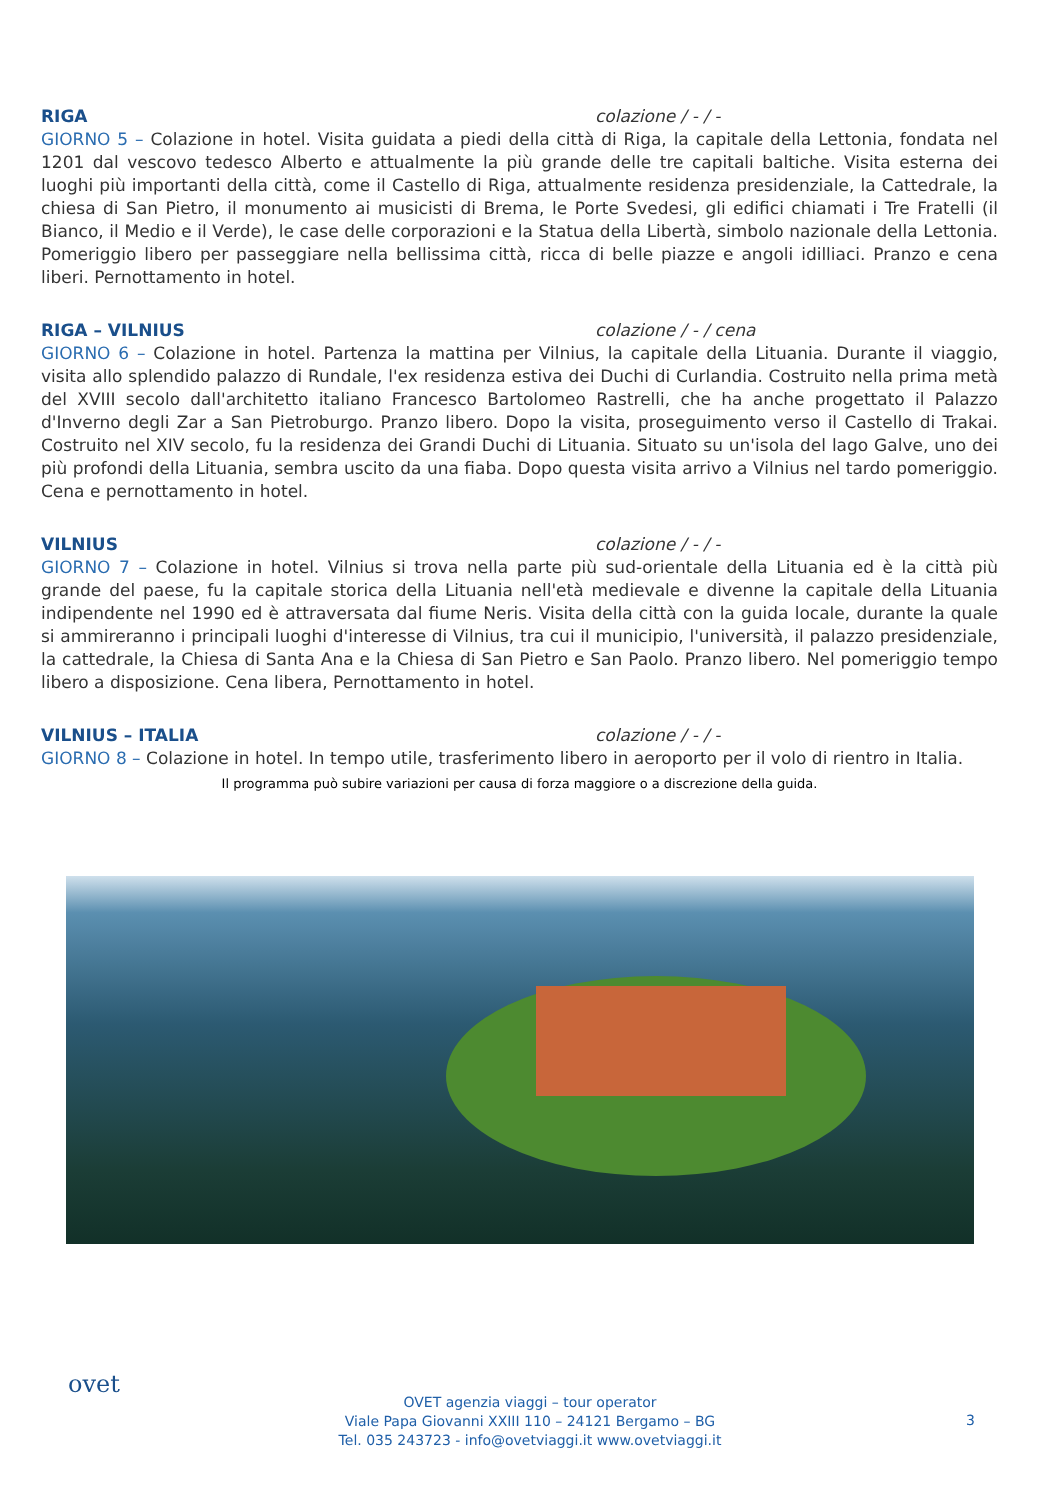RIGA colazione / - / -
GIORNO 5 – Colazione in hotel. Visita guidata a piedi della città di Riga, la capitale della Lettonia, fondata nel 1201 dal vescovo tedesco Alberto e attualmente la più grande delle tre capitali baltiche. Visita esterna dei luoghi più importanti della città, come il Castello di Riga, attualmente residenza presidenziale, la Cattedrale, la chiesa di San Pietro, il monumento ai musicisti di Brema, le Porte Svedesi, gli edifici chiamati i Tre Fratelli (il Bianco, il Medio e il Verde), le case delle corporazioni e la Statua della Libertà, simbolo nazionale della Lettonia. Pomeriggio libero per passeggiare nella bellissima città, ricca di belle piazze e angoli idilliaci. Pranzo e cena liberi. Pernottamento in hotel.
RIGA – VILNIUS colazione / - / cena
GIORNO 6 – Colazione in hotel. Partenza la mattina per Vilnius, la capitale della Lituania. Durante il viaggio, visita allo splendido palazzo di Rundale, l'ex residenza estiva dei Duchi di Curlandia. Costruito nella prima metà del XVIII secolo dall'architetto italiano Francesco Bartolomeo Rastrelli, che ha anche progettato il Palazzo d'Inverno degli Zar a San Pietroburgo. Pranzo libero. Dopo la visita, proseguimento verso il Castello di Trakai. Costruito nel XIV secolo, fu la residenza dei Grandi Duchi di Lituania. Situato su un'isola del lago Galve, uno dei più profondi della Lituania, sembra uscito da una fiaba. Dopo questa visita arrivo a Vilnius nel tardo pomeriggio. Cena e pernottamento in hotel.
VILNIUS colazione / - / -
GIORNO 7 – Colazione in hotel. Vilnius si trova nella parte più sud-orientale della Lituania ed è la città più grande del paese, fu la capitale storica della Lituania nell'età medievale e divenne la capitale della Lituania indipendente nel 1990 ed è attraversata dal fiume Neris. Visita della città con la guida locale, durante la quale si ammireranno i principali luoghi d'interesse di Vilnius, tra cui il municipio, l'università, il palazzo presidenziale, la cattedrale, la Chiesa di Santa Ana e la Chiesa di San Pietro e San Paolo. Pranzo libero. Nel pomeriggio tempo libero a disposizione. Cena libera, Pernottamento in hotel.
VILNIUS – ITALIA colazione / - / -
GIORNO 8 – Colazione in hotel. In tempo utile, trasferimento libero in aeroporto per il volo di rientro in Italia.
Il programma può subire variazioni per causa di forza maggiore o a discrezione della guida.
ovet
OVET agenzia viaggi – tour operator
Viale Papa Giovanni XXIII 110 – 24121 Bergamo – BG
Tel. 035 243723 - info@ovetviaggi.it www.ovetviaggi.it
3